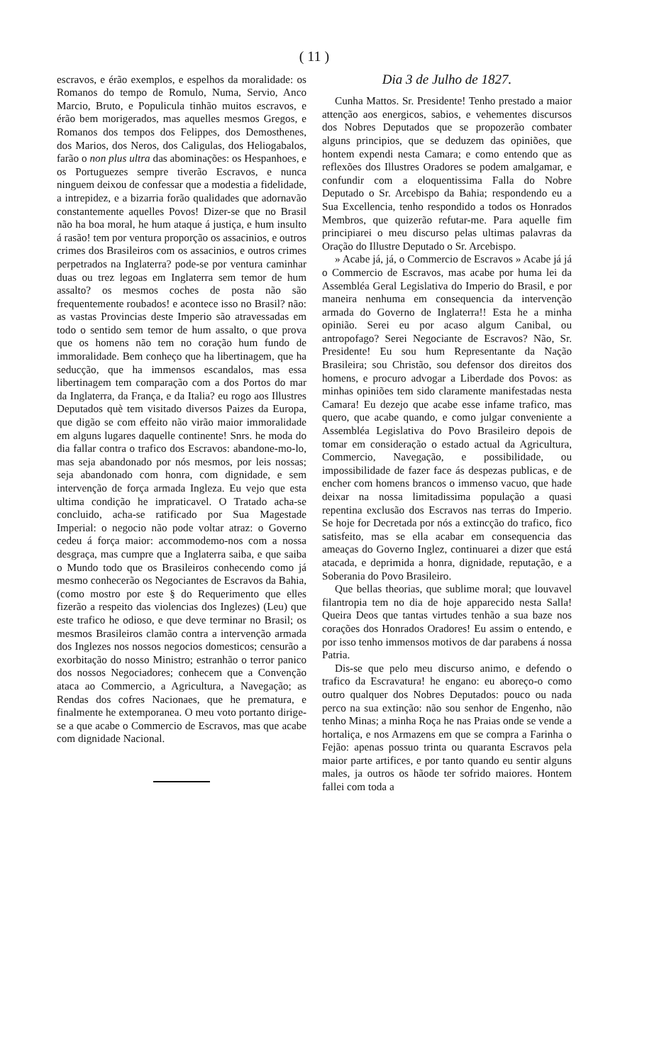( 11 )
escravos, e érão exemplos, e espelhos da moralidade: os Romanos do tempo de Romulo, Numa, Servio, Anco Marcio, Bruto, e Populicula tinhão muitos escravos, e érão bem morigerados, mas aquelles mesmos Gregos, e Romanos dos tempos dos Felippes, dos Demosthenes, dos Marios, dos Neros, dos Caligulas, dos Heliogabalos, farão o non plus ultra das abominações: os Hespanhoes, e os Portuguezes sempre tiverão Escravos, e nunca ninguem deixou de confessar que a modestia a fidelidade, a intrepidez, e a bizarria forão qualidades que adornavão constantemente aquelles Povos! Dizer-se que no Brasil não ha boa moral, he hum ataque á justiça, e hum insulto á rasão! tem por ventura proporção os assacinios, e outros crimes dos Brasileiros com os assacinios, e outros crimes perpetrados na Inglaterra? pode-se por ventura caminhar duas ou trez legoas em Inglaterra sem temor de hum assalto? os mesmos coches de posta não são frequentemente roubados! e acontece isso no Brasil? não: as vastas Provincias deste Imperio são atravessadas em todo o sentido sem temor de hum assalto, o que prova que os homens não tem no coração hum fundo de immoralidade. Bem conheço que ha libertinagem, que ha seducção, que ha immensos escandalos, mas essa libertinagem tem comparação com a dos Portos do mar da Inglaterra, da França, e da Italia? eu rogo aos Illustres Deputados què tem visitado diversos Paizes da Europa, que digão se com effeito não virão maior immoralidade em alguns lugares daquelle continente! Snrs. he moda do dia fallar contra o trafico dos Escravos: abandone-mo-lo, mas seja abandonado por nós mesmos, por leis nossas; seja abandonado com honra, com dignidade, e sem intervenção de força armada Ingleza. Eu vejo que esta ultima condição he impraticavel. O Tratado acha-se concluido, acha-se ratificado por Sua Magestade Imperial: o negocio não pode voltar atraz: o Governo cedeu á força maior: accommodemo-nos com a nossa desgraça, mas cumpre que a Inglaterra saiba, e que saiba o Mundo todo que os Brasileiros conhecendo como já mesmo conhecerão os Negociantes de Escravos da Bahia, (como mostro por este § do Requerimento que elles fizerão a respeito das violencias dos Inglezes) (Leu) que este trafico he odioso, e que deve terminar no Brasil; os mesmos Brasileiros clamão contra a intervenção armada dos Inglezes nos nossos negocios domesticos; censurão a exorbitação do nosso Ministro; estranhão o terror panico dos nossos Negociadores; conhecem que a Convenção ataca ao Commercio, a Agricultura, a Navegação; as Rendas dos cofres Nacionaes, que he prematura, e finalmente he extemporanea. O meu voto portanto dirige-se a que acabe o Commercio de Escravos, mas que acabe com dignidade Nacional.
Dia 3 de Julho de 1827.
Cunha Mattos. Sr. Presidente! Tenho prestado a maior attenção aos energicos, sabios, e vehementes discursos dos Nobres Deputados que se propozerão combater alguns principios, que se deduzem das opiniões, que hontem expendi nesta Camara; e como entendo que as reflexões dos Illustres Oradores se podem amalgamar, e confundir com a eloquentissima Falla do Nobre Deputado o Sr. Arcebispo da Bahia; respondendo eu a Sua Excellencia, tenho respondido a todos os Honrados Membros, que quizerão refutar-me. Para aquelle fim principiarei o meu discurso pelas ultimas palavras da Oração do Illustre Deputado o Sr. Arcebispo.
» Acabe já, já, o Commercio de Escravos » Acabe já já o Commercio de Escravos, mas acabe por huma lei da Assembléa Geral Legislativa do Imperio do Brasil, e por maneira nenhuma em consequencia da intervenção armada do Governo de Inglaterra!! Esta he a minha opinião. Serei eu por acaso algum Canibal, ou antropofago? Serei Negociante de Escravos? Não, Sr. Presidente! Eu sou hum Representante da Nação Brasileira; sou Christão, sou defensor dos direitos dos homens, e procuro advogar a Liberdade dos Povos: as minhas opiniões tem sido claramente manifestadas nesta Camara! Eu dezejo que acabe esse infame trafico, mas quero, que acabe quando, e como julgar conveniente a Assembléa Legislativa do Povo Brasileiro depois de tomar em consideração o estado actual da Agricultura, Commercio, Navegação, e possibilidade, ou impossibilidade de fazer face ás despezas publicas, e de encher com homens brancos o immenso vacuo, que hade deixar na nossa limitadissima população a quasi repentina exclusão dos Escravos nas terras do Imperio. Se hoje for Decretada por nós a extincção do trafico, fico satisfeito, mas se ella acabar em consequencia das ameaças do Governo Inglez, continuarei a dizer que está atacada, e deprimida a honra, dignidade, reputação, e a Soberania do Povo Brasileiro.
Que bellas theorias, que sublime moral; que louvavel filantropia tem no dia de hoje apparecido nesta Salla! Queira Deos que tantas virtudes tenhão a sua baze nos corações dos Honrados Oradores! Eu assim o entendo, e por isso tenho immensos motivos de dar parabens á nossa Patria.
Dis-se que pelo meu discurso animo, e defendo o trafico da Escravatura! he engano: eu aboreço-o como outro qualquer dos Nobres Deputados: pouco ou nada perco na sua extinção: não sou senhor de Engenho, não tenho Minas; a minha Roça he nas Praias onde se vende a hortaliça, e nos Armazens em que se compra a Farinha o Fejão: apenas possuo trinta ou quaranta Escravos pela maior parte artifices, e por tanto quando eu sentir alguns males, ja outros os hãode ter sofrido maiores. Hontem fallei com toda a